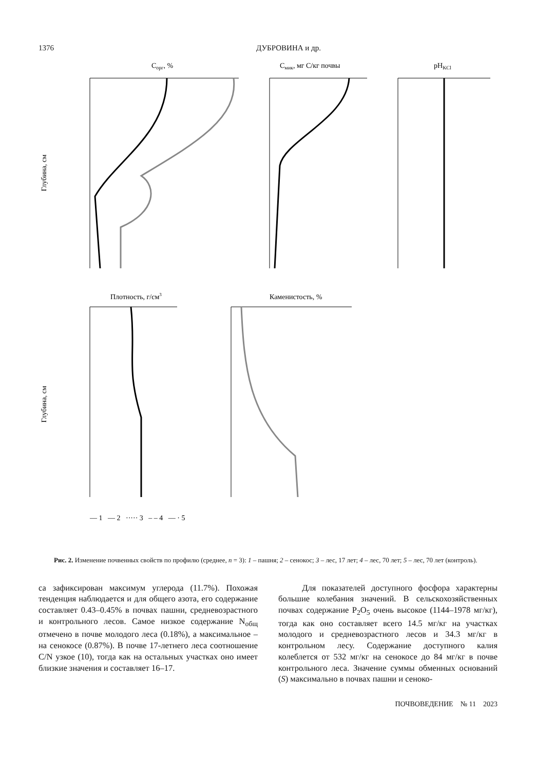1376 ДУБРОВИНА и др.
Cорг, %
Cмик, мг C/кг почвы
pHKCl
Глубина, см
Глубина, см
Плотность, г/см3
Каменистость, %
— 1 — 2 ····· 3 – – 4 — · 5
Рис. 2. Изменение почвенных свойств по профилю (среднее, n = 3): 1 – пашня; 2 – сенокос; 3 – лес, 17 лет; 4 – лес, 70 лет; 5 – лес, 70 лет (контроль).
са зафиксирован максимум углерода (11.7%). Похожая тенденция наблюдается и для общего азота, его содержание составляет 0.43–0.45% в почвах пашни, средневозрастного и контрольного лесов. Самое низкое содержание N<sub>общ</sub> отмечено в почве молодого леса (0.18%), а максимальное – на сенокосе (0.87%). В почве 17-летнего леса соотношение C/N узкое (10), тогда как на остальных участках оно имеет близкие значения и составляет 16–17.
Для показателей доступного фосфора характерны большие колебания значений. В сельскохозяйственных почвах содержание P<sub>2</sub>O<sub>5</sub> очень высокое (1144–1978 мг/кг), тогда как оно составляет всего 14.5 мг/кг на участках молодого и средневозрастного лесов и 34.3 мг/кг в контрольном лесу. Содержание доступного калия колеблется от 532 мг/кг на сенокосе до 84 мг/кг в почве контрольного леса. Значение суммы обменных оснований (S) максимально в почвах пашни и сеноко-
ПОЧВОВЕДЕНИЕ № 11 2023